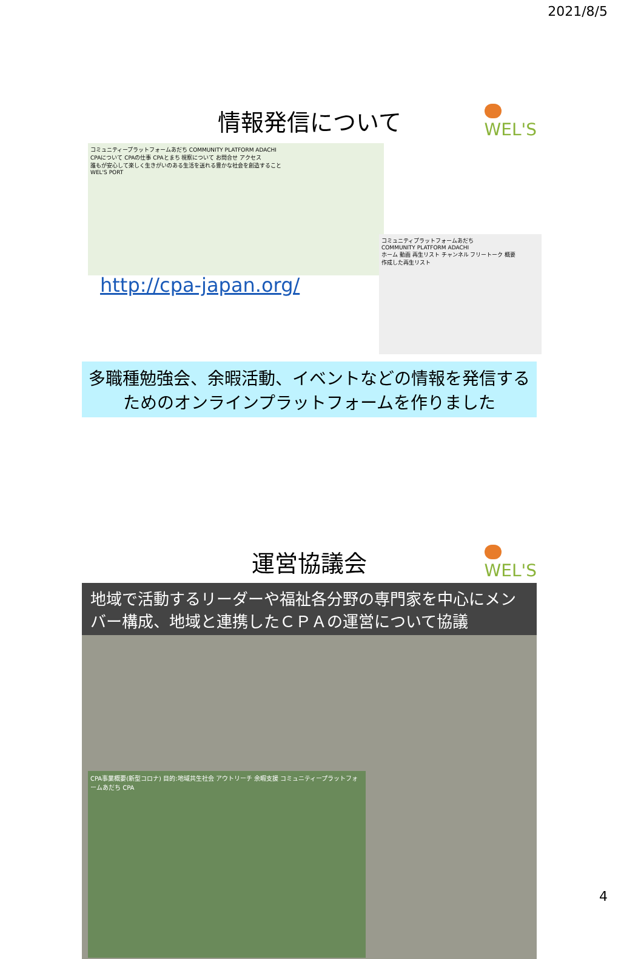2021/8/5
WEL'S
情報発信について
コミュニティープラットフォームあだち COMMUNITY PLATFORM ADACHI
CPAについて CPAの仕事 CPAとまち 視察について お問合せ アクセス
誰もが安心して楽しく生きがいのある生活を送れる豊かな社会を創造すること
WEL'S PORT
コミュニティプラットフォームあだち
COMMUNITY PLATFORM ADACHI
ホーム 動画 再生リスト チャンネル フリートーク 概要
作成した再生リスト
http://cpa-japan.org/
多職種勉強会、余暇活動、イベントなどの情報を発信するためのオンラインプラットフォームを作りました
WEL'S
運営協議会
地域で活動するリーダーや福祉各分野の専門家を中心にメンバー構成、地域と連携したＣＰＡの運営について協議
CPA事業概要(新型コロナ) 目的:地域共生社会 アウトリーチ 余暇支援 コミュニティープラットフォームあだち CPA
4